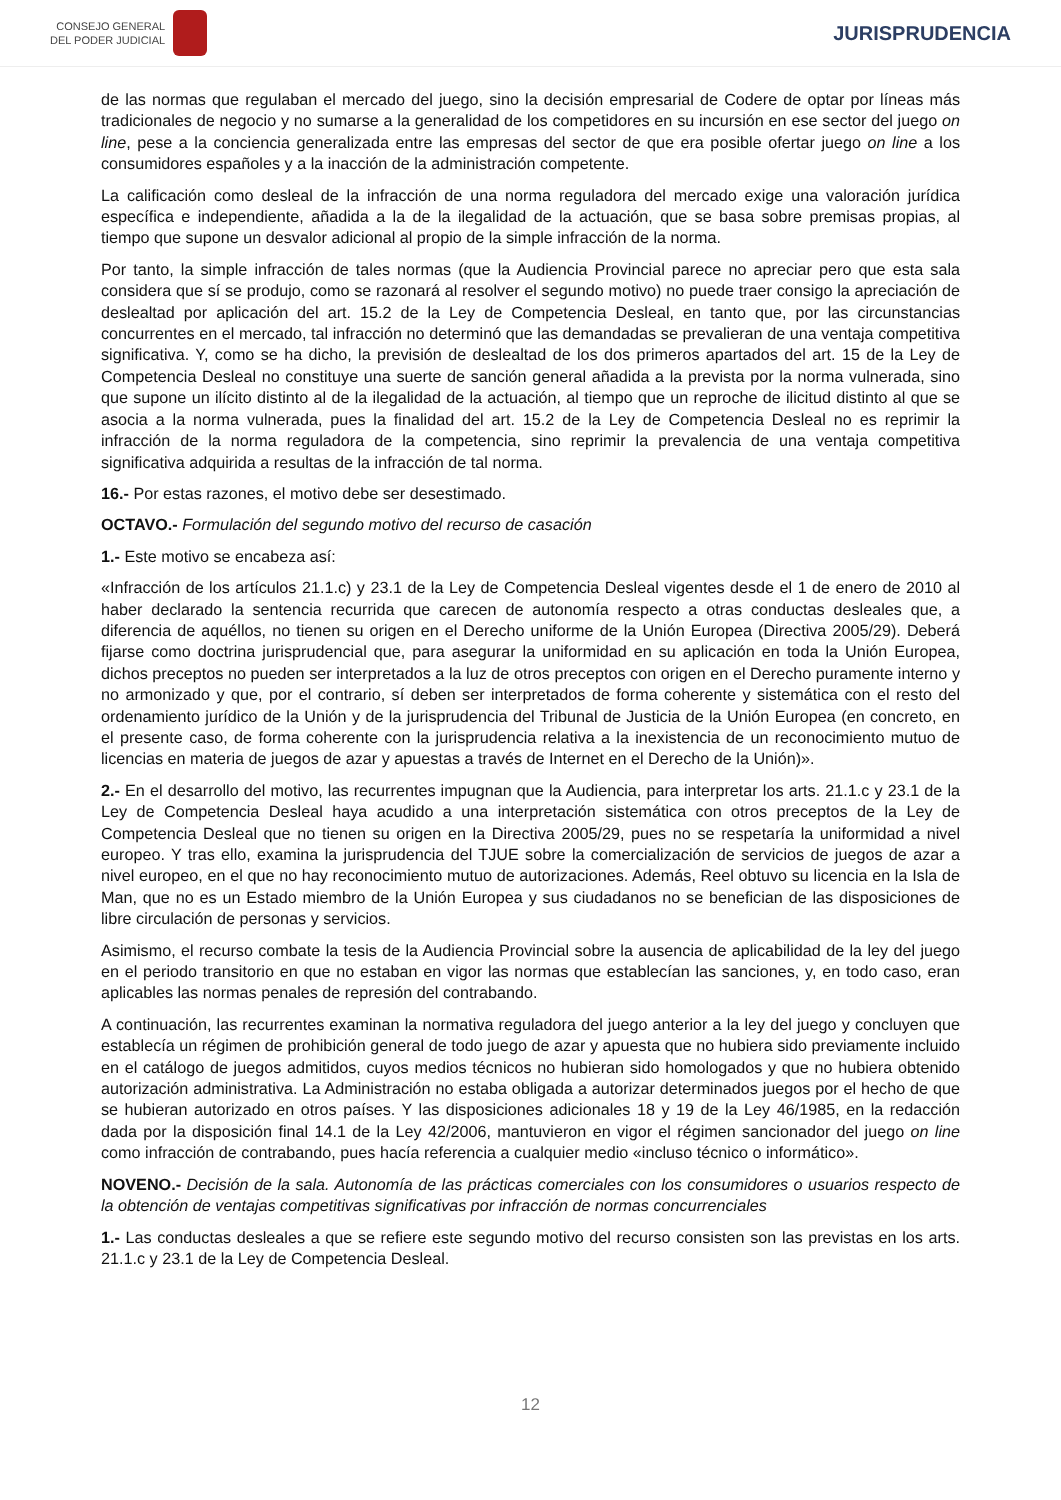CONSEJO GENERAL
DEL PODER JUDICIAL
JURISPRUDENCIA
de las normas que regulaban el mercado del juego, sino la decisión empresarial de Codere de optar por líneas más tradicionales de negocio y no sumarse a la generalidad de los competidores en su incursión en ese sector del juego on line, pese a la conciencia generalizada entre las empresas del sector de que era posible ofertar juego on line a los consumidores españoles y a la inacción de la administración competente.
La calificación como desleal de la infracción de una norma reguladora del mercado exige una valoración jurídica específica e independiente, añadida a la de la ilegalidad de la actuación, que se basa sobre premisas propias, al tiempo que supone un desvalor adicional al propio de la simple infracción de la norma.
Por tanto, la simple infracción de tales normas (que la Audiencia Provincial parece no apreciar pero que esta sala considera que sí se produjo, como se razonará al resolver el segundo motivo) no puede traer consigo la apreciación de deslealtad por aplicación del art. 15.2 de la Ley de Competencia Desleal, en tanto que, por las circunstancias concurrentes en el mercado, tal infracción no determinó que las demandadas se prevalieran de una ventaja competitiva significativa. Y, como se ha dicho, la previsión de deslealtad de los dos primeros apartados del art. 15 de la Ley de Competencia Desleal no constituye una suerte de sanción general añadida a la prevista por la norma vulnerada, sino que supone un ilícito distinto al de la ilegalidad de la actuación, al tiempo que un reproche de ilicitud distinto al que se asocia a la norma vulnerada, pues la finalidad del art. 15.2 de la Ley de Competencia Desleal no es reprimir la infracción de la norma reguladora de la competencia, sino reprimir la prevalencia de una ventaja competitiva significativa adquirida a resultas de la infracción de tal norma.
16.- Por estas razones, el motivo debe ser desestimado.
OCTAVO.- Formulación del segundo motivo del recurso de casación
1.- Este motivo se encabeza así:
«Infracción de los artículos 21.1.c) y 23.1 de la Ley de Competencia Desleal vigentes desde el 1 de enero de 2010 al haber declarado la sentencia recurrida que carecen de autonomía respecto a otras conductas desleales que, a diferencia de aquéllos, no tienen su origen en el Derecho uniforme de la Unión Europea (Directiva 2005/29). Deberá fijarse como doctrina jurisprudencial que, para asegurar la uniformidad en su aplicación en toda la Unión Europea, dichos preceptos no pueden ser interpretados a la luz de otros preceptos con origen en el Derecho puramente interno y no armonizado y que, por el contrario, sí deben ser interpretados de forma coherente y sistemática con el resto del ordenamiento jurídico de la Unión y de la jurisprudencia del Tribunal de Justicia de la Unión Europea (en concreto, en el presente caso, de forma coherente con la jurisprudencia relativa a la inexistencia de un reconocimiento mutuo de licencias en materia de juegos de azar y apuestas a través de Internet en el Derecho de la Unión)».
2.- En el desarrollo del motivo, las recurrentes impugnan que la Audiencia, para interpretar los arts. 21.1.c y 23.1 de la Ley de Competencia Desleal haya acudido a una interpretación sistemática con otros preceptos de la Ley de Competencia Desleal que no tienen su origen en la Directiva 2005/29, pues no se respetaría la uniformidad a nivel europeo. Y tras ello, examina la jurisprudencia del TJUE sobre la comercialización de servicios de juegos de azar a nivel europeo, en el que no hay reconocimiento mutuo de autorizaciones. Además, Reel obtuvo su licencia en la Isla de Man, que no es un Estado miembro de la Unión Europea y sus ciudadanos no se benefician de las disposiciones de libre circulación de personas y servicios.
Asimismo, el recurso combate la tesis de la Audiencia Provincial sobre la ausencia de aplicabilidad de la ley del juego en el periodo transitorio en que no estaban en vigor las normas que establecían las sanciones, y, en todo caso, eran aplicables las normas penales de represión del contrabando.
A continuación, las recurrentes examinan la normativa reguladora del juego anterior a la ley del juego y concluyen que establecía un régimen de prohibición general de todo juego de azar y apuesta que no hubiera sido previamente incluido en el catálogo de juegos admitidos, cuyos medios técnicos no hubieran sido homologados y que no hubiera obtenido autorización administrativa. La Administración no estaba obligada a autorizar determinados juegos por el hecho de que se hubieran autorizado en otros países. Y las disposiciones adicionales 18 y 19 de la Ley 46/1985, en la redacción dada por la disposición final 14.1 de la Ley 42/2006, mantuvieron en vigor el régimen sancionador del juego on line como infracción de contrabando, pues hacía referencia a cualquier medio «incluso técnico o informático».
NOVENO.- Decisión de la sala. Autonomía de las prácticas comerciales con los consumidores o usuarios respecto de la obtención de ventajas competitivas significativas por infracción de normas concurrenciales
1.- Las conductas desleales a que se refiere este segundo motivo del recurso consisten son las previstas en los arts. 21.1.c y 23.1 de la Ley de Competencia Desleal.
12